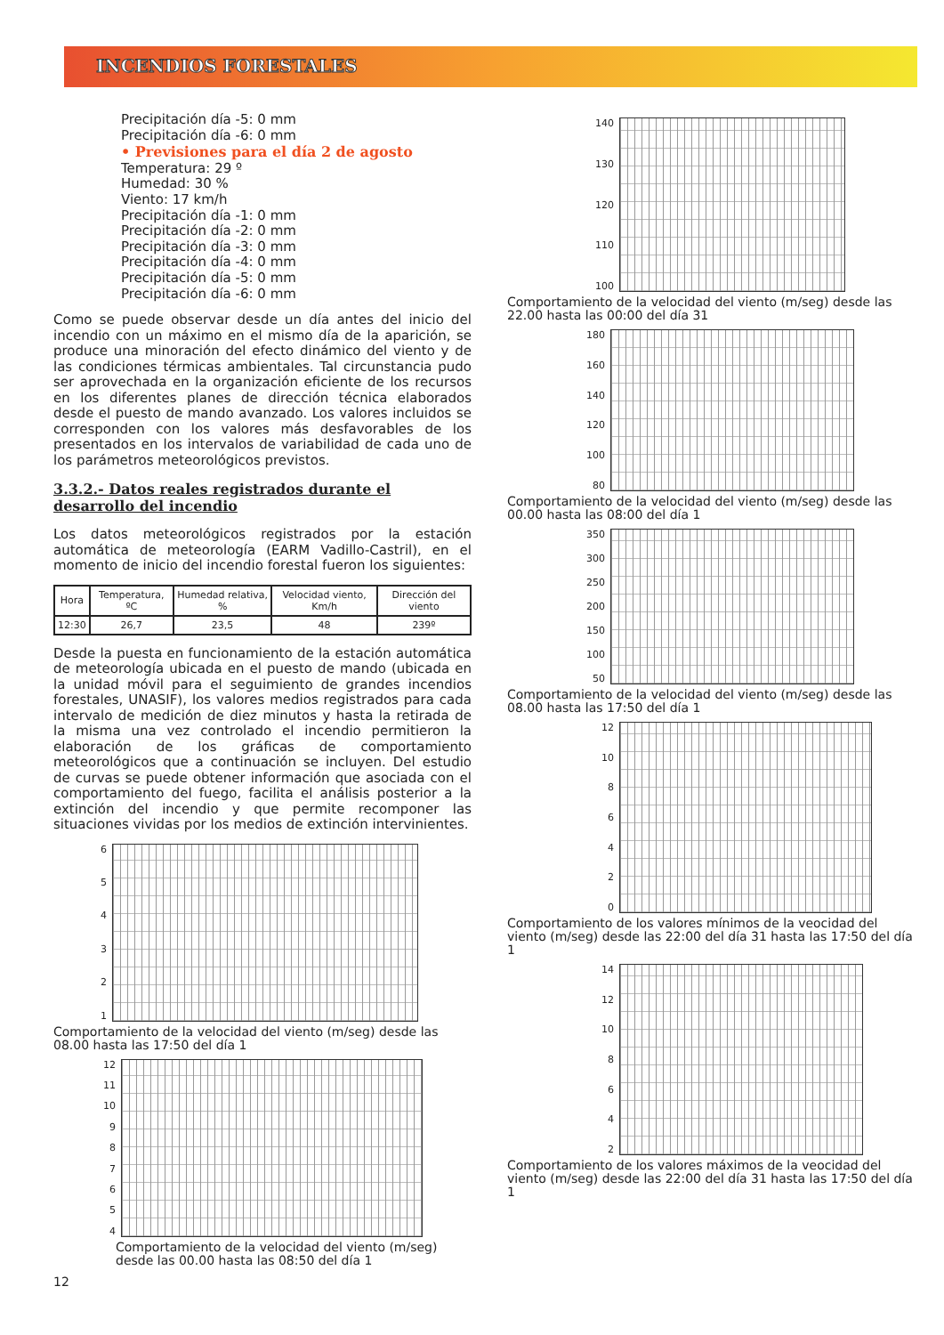INCENDIOS FORESTALES
Precipitación día -5: 0 mm
Precipitación día -6: 0 mm
• Previsiones para el día 2 de agosto
Temperatura: 29 º
Humedad: 30 %
Viento: 17 km/h
Precipitación día -1: 0 mm
Precipitación día -2: 0 mm
Precipitación día -3: 0 mm
Precipitación día -4: 0 mm
Precipitación día -5: 0 mm
Precipitación día -6: 0 mm
Como se puede observar desde un día antes del inicio del incendio con un máximo en el mismo día de la aparición, se produce una minoración del efecto dinámico del viento y de las condiciones térmicas ambientales. Tal circunstancia pudo ser aprovechada en la organización eficiente de los recursos en los diferentes planes de dirección técnica elaborados desde el puesto de mando avanzado. Los valores incluidos se corresponden con los valores más desfavorables de los presentados en los intervalos de variabilidad de cada uno de los parámetros meteorológicos previstos.
3.3.2.- Datos reales registrados durante el desarrollo del incendio
Los datos meteorológicos registrados por la estación automática de meteorología (EARM Vadillo-Castril), en el momento de inicio del incendio forestal fueron los siguientes:
| Hora | Temperatura, ºC | Humedad relativa, % | Velocidad viento, Km/h | Dirección del viento |
| --- | --- | --- | --- | --- |
| 12:30 | 26,7 | 23,5 | 48 | 239º |
Desde la puesta en funcionamiento de la estación automática de meteorología ubicada en el puesto de mando (ubicada en la unidad móvil para el seguimiento de grandes incendios forestales, UNASIF), los valores medios registrados para cada intervalo de medición de diez minutos y hasta la retirada de la misma una vez controlado el incendio permitieron la elaboración de los gráficas de comportamiento meteorológicos que a continuación se incluyen. Del estudio de curvas se puede obtener información que asociada con el comportamiento del fuego, facilita el análisis posterior a la extinción del incendio y que permite recomponer las situaciones vividas por los medios de extinción intervinientes.
654321
Comportamiento de la velocidad del viento (m/seg) desde las 08.00 hasta las 17:50 del día 1
12
11
10
987654
Comportamiento de la velocidad del viento (m/seg) desde las 00.00 hasta las 08:50 del día 1
12
140
130
120
110
100
Comportamiento de la velocidad del viento (m/seg) desde las 22.00 hasta las 00:00 del día 31
180
160
140
120
100
80
Comportamiento de la velocidad del viento (m/seg) desde las 00.00 hasta las 08:00 del día 1
350
300
250
200
150
100
50
Comportamiento de la velocidad del viento (m/seg) desde las 08.00 hasta las 17:50 del día 1
12
10
86420
Comportamiento de los valores mínimos de la veocidad del viento (m/seg) desde las 22:00 del día 31 hasta las 17:50 del día 1
14
12
10
8642
Comportamiento de los valores máximos de la veocidad del viento (m/seg) desde las 22:00 del día 31 hasta las 17:50 del día 1